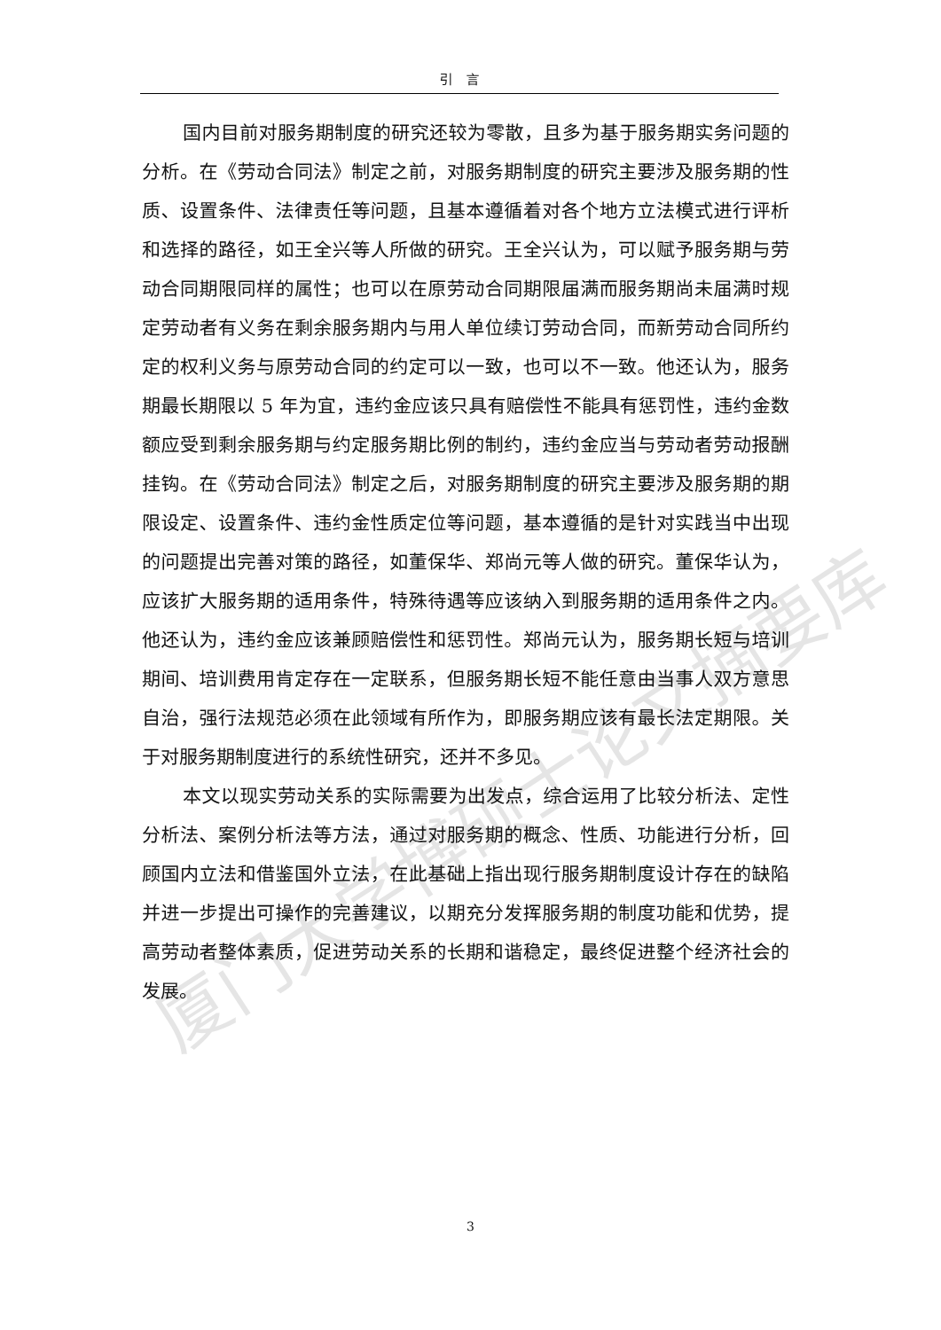引　言
国内目前对服务期制度的研究还较为零散，且多为基于服务期实务问题的分析。在《劳动合同法》制定之前，对服务期制度的研究主要涉及服务期的性质、设置条件、法律责任等问题，且基本遵循着对各个地方立法模式进行评析和选择的路径，如王全兴等人所做的研究。王全兴认为，可以赋予服务期与劳动合同期限同样的属性；也可以在原劳动合同期限届满而服务期尚未届满时规定劳动者有义务在剩余服务期内与用人单位续订劳动合同，而新劳动合同所约定的权利义务与原劳动合同的约定可以一致，也可以不一致。他还认为，服务期最长期限以 5 年为宜，违约金应该只具有赔偿性不能具有惩罚性，违约金数额应受到剩余服务期与约定服务期比例的制约，违约金应当与劳动者劳动报酬挂钩。在《劳动合同法》制定之后，对服务期制度的研究主要涉及服务期的期限设定、设置条件、违约金性质定位等问题，基本遵循的是针对实践当中出现的问题提出完善对策的路径，如董保华、郑尚元等人做的研究。董保华认为，应该扩大服务期的适用条件，特殊待遇等应该纳入到服务期的适用条件之内。他还认为，违约金应该兼顾赔偿性和惩罚性。郑尚元认为，服务期长短与培训期间、培训费用肯定存在一定联系，但服务期长短不能任意由当事人双方意思自治，强行法规范必须在此领域有所作为，即服务期应该有最长法定期限。关于对服务期制度进行的系统性研究，还并不多见。
本文以现实劳动关系的实际需要为出发点，综合运用了比较分析法、定性分析法、案例分析法等方法，通过对服务期的概念、性质、功能进行分析，回顾国内立法和借鉴国外立法，在此基础上指出现行服务期制度设计存在的缺陷并进一步提出可操作的完善建议，以期充分发挥服务期的制度功能和优势，提高劳动者整体素质，促进劳动关系的长期和谐稳定，最终促进整个经济社会的发展。
厦门大学博硕士论文摘要库
3